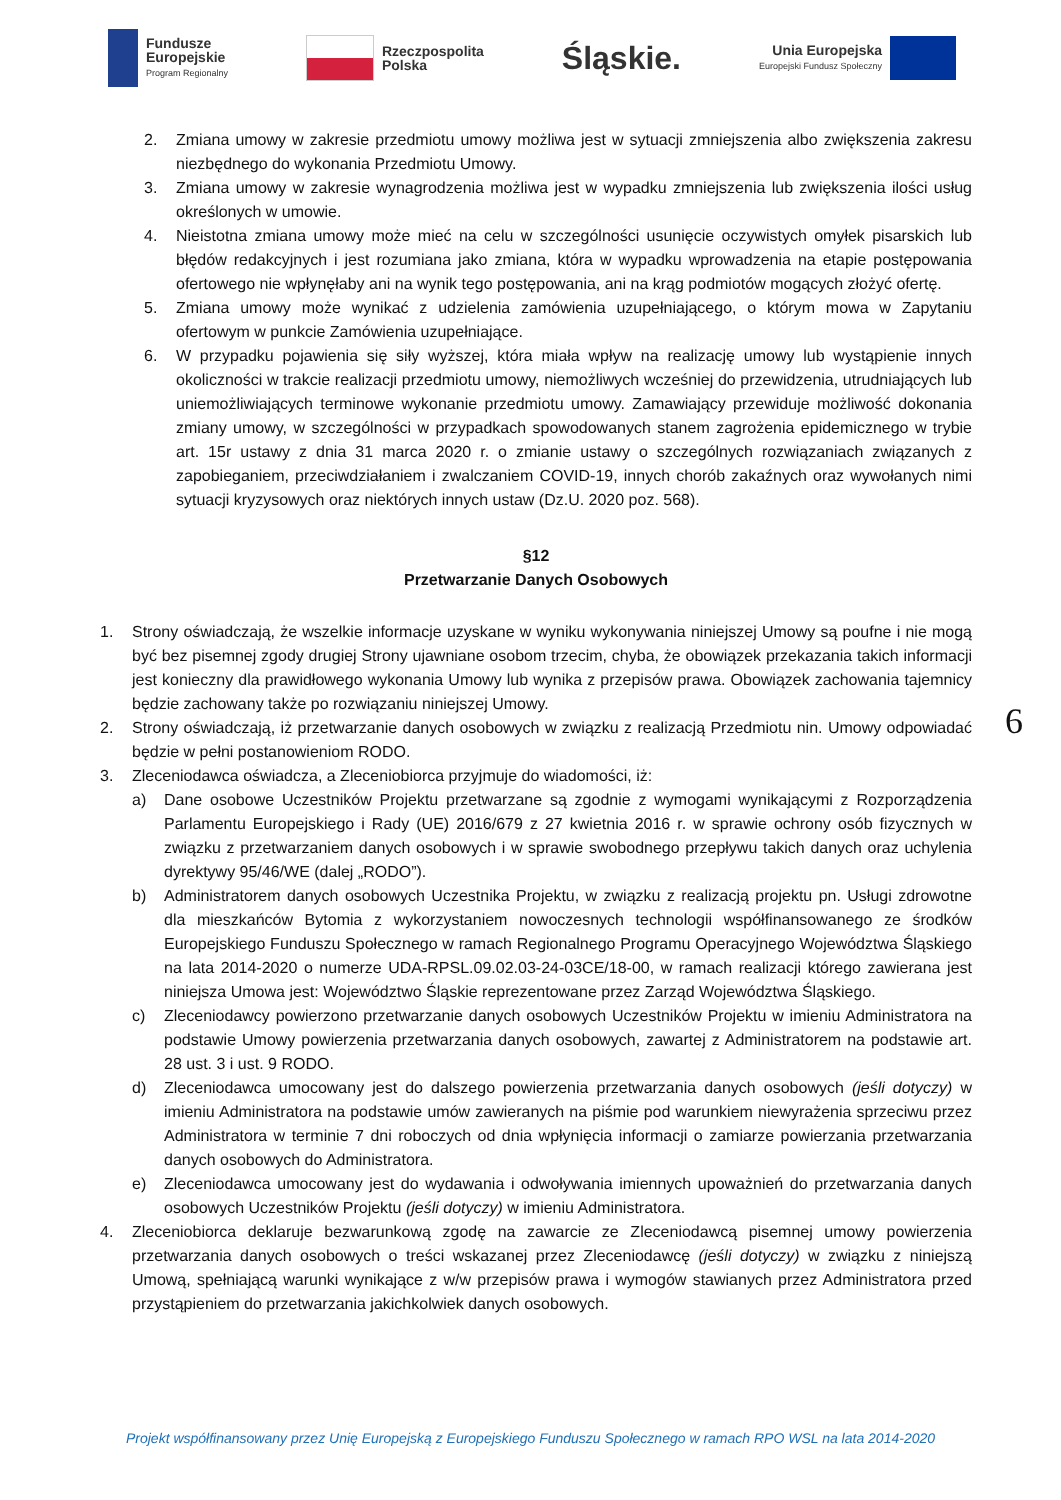Fundusze
Europejskie
Program Regionalny
Rzeczpospolita
Polska
Śląskie.
Unia Europejska
Europejski Fundusz Społeczny
2. Zmiana umowy w zakresie przedmiotu umowy możliwa jest w sytuacji zmniejszenia albo zwiększenia zakresu niezbędnego do wykonania Przedmiotu Umowy.
3. Zmiana umowy w zakresie wynagrodzenia możliwa jest w wypadku zmniejszenia lub zwiększenia ilości usług określonych w umowie.
4. Nieistotna zmiana umowy może mieć na celu w szczególności usunięcie oczywistych omyłek pisarskich lub błędów redakcyjnych i jest rozumiana jako zmiana, która w wypadku wprowadzenia na etapie postępowania ofertowego nie wpłynęłaby ani na wynik tego postępowania, ani na krąg podmiotów mogących złożyć ofertę.
5. Zmiana umowy może wynikać z udzielenia zamówienia uzupełniającego, o którym mowa w Zapytaniu ofertowym w punkcie Zamówienia uzupełniające.
6. W przypadku pojawienia się siły wyższej, która miała wpływ na realizację umowy lub wystąpienie innych okoliczności w trakcie realizacji przedmiotu umowy, niemożliwych wcześniej do przewidzenia, utrudniających lub uniemożliwiających terminowe wykonanie przedmiotu umowy. Zamawiający przewiduje możliwość dokonania zmiany umowy, w szczególności w przypadkach spowodowanych stanem zagrożenia epidemicznego w trybie art. 15r ustawy z dnia 31 marca 2020 r. o zmianie ustawy o szczególnych rozwiązaniach związanych z zapobieganiem, przeciwdziałaniem i zwalczaniem COVID-19, innych chorób zakaźnych oraz wywołanych nimi sytuacji kryzysowych oraz niektórych innych ustaw (Dz.U. 2020 poz. 568).
§12
Przetwarzanie Danych Osobowych
1. Strony oświadczają, że wszelkie informacje uzyskane w wyniku wykonywania niniejszej Umowy są poufne i nie mogą być bez pisemnej zgody drugiej Strony ujawniane osobom trzecim, chyba, że obowiązek przekazania takich informacji jest konieczny dla prawidłowego wykonania Umowy lub wynika z przepisów prawa. Obowiązek zachowania tajemnicy będzie zachowany także po rozwiązaniu niniejszej Umowy.
2. Strony oświadczają, iż przetwarzanie danych osobowych w związku z realizacją Przedmiotu nin. Umowy odpowiadać będzie w pełni postanowieniom RODO.
3. Zleceniodawca oświadcza, a Zleceniobiorca przyjmuje do wiadomości, iż:
a) Dane osobowe Uczestników Projektu przetwarzane są zgodnie z wymogami wynikającymi z Rozporządzenia Parlamentu Europejskiego i Rady (UE) 2016/679 z 27 kwietnia 2016 r. w sprawie ochrony osób fizycznych w związku z przetwarzaniem danych osobowych i w sprawie swobodnego przepływu takich danych oraz uchylenia dyrektywy 95/46/WE (dalej „RODO”).
b) Administratorem danych osobowych Uczestnika Projektu, w związku z realizacją projektu pn. Usługi zdrowotne dla mieszkańców Bytomia z wykorzystaniem nowoczesnych technologii współfinansowanego ze środków Europejskiego Funduszu Społecznego w ramach Regionalnego Programu Operacyjnego Województwa Śląskiego na lata 2014-2020 o numerze UDA-RPSL.09.02.03-24-03CE/18-00, w ramach realizacji którego zawierana jest niniejsza Umowa jest: Województwo Śląskie reprezentowane przez Zarząd Województwa Śląskiego.
c) Zleceniodawcy powierzono przetwarzanie danych osobowych Uczestników Projektu w imieniu Administratora na podstawie Umowy powierzenia przetwarzania danych osobowych, zawartej z Administratorem na podstawie art. 28 ust. 3 i ust. 9 RODO.
d) Zleceniodawca umocowany jest do dalszego powierzenia przetwarzania danych osobowych (jeśli dotyczy) w imieniu Administratora na podstawie umów zawieranych na piśmie pod warunkiem niewyrażenia sprzeciwu przez Administratora w terminie 7 dni roboczych od dnia wpłynięcia informacji o zamiarze powierzania przetwarzania danych osobowych do Administratora.
e) Zleceniodawca umocowany jest do wydawania i odwoływania imiennych upoważnień do przetwarzania danych osobowych Uczestników Projektu (jeśli dotyczy) w imieniu Administratora.
4. Zleceniobiorca deklaruje bezwarunkową zgodę na zawarcie ze Zleceniodawcą pisemnej umowy powierzenia przetwarzania danych osobowych o treści wskazanej przez Zleceniodawcę (jeśli dotyczy) w związku z niniejszą Umową, spełniającą warunki wynikające z w/w przepisów prawa i wymogów stawianych przez Administratora przed przystąpieniem do przetwarzania jakichkolwiek danych osobowych.
6
Projekt współfinansowany przez Unię Europejską z Europejskiego Funduszu Społecznego w ramach RPO WSL na lata 2014-2020